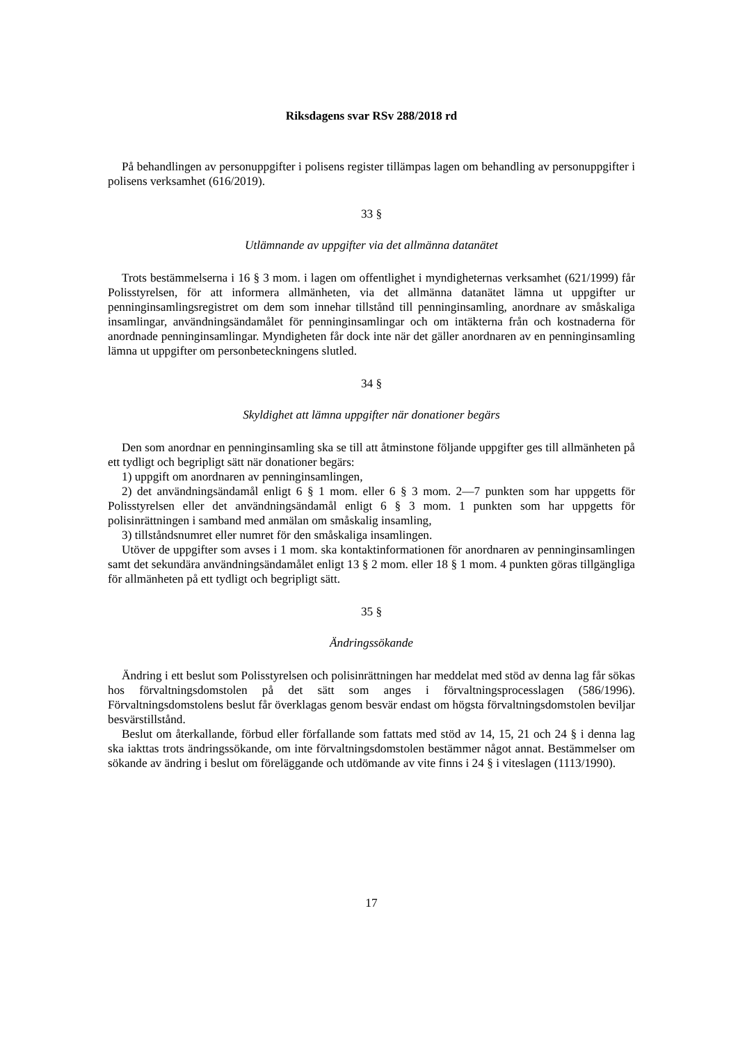Riksdagens svar RSv 288/2018 rd
På behandlingen av personuppgifter i polisens register tillämpas lagen om behandling av personuppgifter i polisens verksamhet (616/2019).
33 §
Utlämnande av uppgifter via det allmänna datanätet
Trots bestämmelserna i 16 § 3 mom. i lagen om offentlighet i myndigheternas verksamhet (621/1999) får Polisstyrelsen, för att informera allmänheten, via det allmänna datanätet lämna ut uppgifter ur penninginsamlingsregistret om dem som innehar tillstånd till penninginsamling, anordnare av småskaliga insamlingar, användningsändamålet för penninginsamlingar och om intäkterna från och kostnaderna för anordnade penninginsamlingar. Myndigheten får dock inte när det gäller anordnaren av en penninginsamling lämna ut uppgifter om personbeteckningens slutled.
34 §
Skyldighet att lämna uppgifter när donationer begärs
Den som anordnar en penninginsamling ska se till att åtminstone följande uppgifter ges till allmänheten på ett tydligt och begripligt sätt när donationer begärs:
1) uppgift om anordnaren av penninginsamlingen,
2) det användningsändamål enligt 6 § 1 mom. eller 6 § 3 mom. 2—7 punkten som har uppgetts för Polisstyrelsen eller det användningsändamål enligt 6 § 3 mom. 1 punkten som har uppgetts för polisinrättningen i samband med anmälan om småskalig insamling,
3) tillståndsnumret eller numret för den småskaliga insamlingen.
Utöver de uppgifter som avses i 1 mom. ska kontaktinformationen för anordnaren av penninginsamlingen samt det sekundära användningsändamålet enligt 13 § 2 mom. eller 18 § 1 mom. 4 punkten göras tillgängliga för allmänheten på ett tydligt och begripligt sätt.
35 §
Ändringssökande
Ändring i ett beslut som Polisstyrelsen och polisinrättningen har meddelat med stöd av denna lag får sökas hos förvaltningsdomstolen på det sätt som anges i förvaltningsprocesslagen (586/1996). Förvaltningsdomstolens beslut får överklagas genom besvär endast om högsta förvaltningsdomstolen beviljar besvärstillstånd.
Beslut om återkallande, förbud eller förfallande som fattats med stöd av 14, 15, 21 och 24 § i denna lag ska iakttas trots ändringssökande, om inte förvaltningsdomstolen bestämmer något annat. Bestämmelser om sökande av ändring i beslut om föreläggande och utdömande av vite finns i 24 § i viteslagen (1113/1990).
17